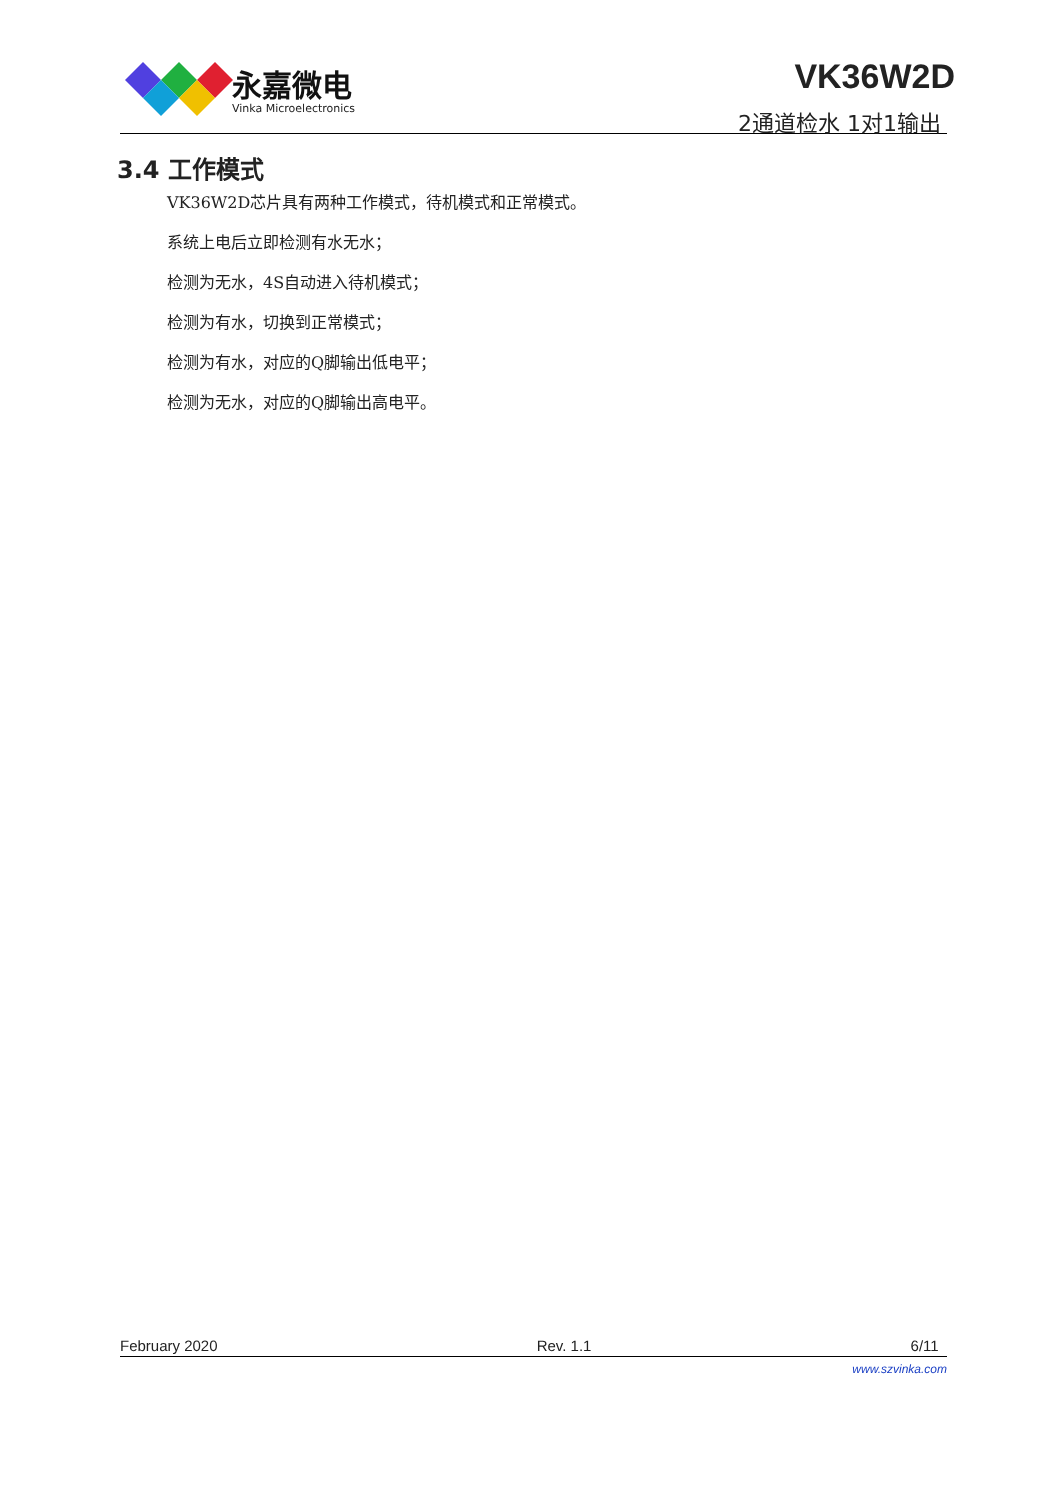永嘉微电
Vinka Microelectronics
VK36W2D
2通道检水 1对1输出
3.4 工作模式
VK36W2D芯片具有两种工作模式，待机模式和正常模式。
系统上电后立即检测有水无水；
检测为无水，4S自动进入待机模式；
检测为有水，切换到正常模式；
检测为有水，对应的Q脚输出低电平；
检测为无水，对应的Q脚输出高电平。
February 2020 Rev. 1.1 6/11
www.szvinka.com